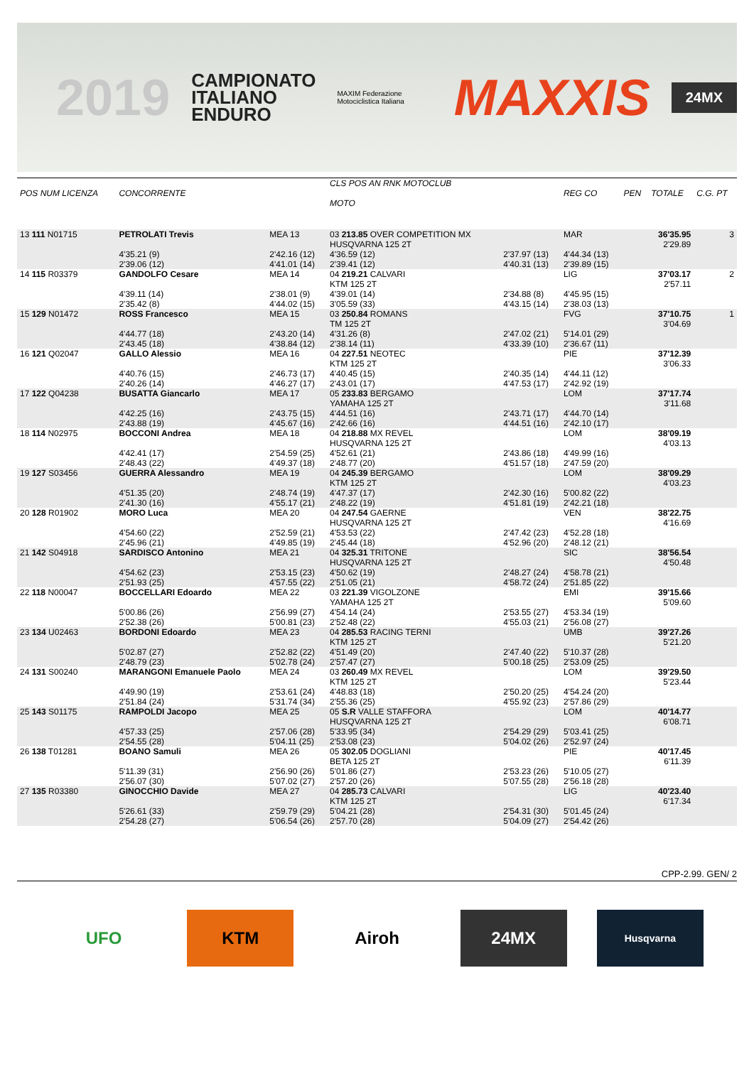2019 CAMPIONATO
ITALIANO
ENDURO MAXIM Federazione Motociclistica Italiana MAXXIS 24MX
| POS NUM LICENZA | CONCORRENTE | | CLS POS AN RNK MOTOCLUB MOTO | | REG CO | PEN | TOTALE | C.G. PT |
| --- | --- | --- | --- | --- | --- | --- | --- | --- |
| 13 111 N01715 | PETROLATI Trevis | MEA 13 | 03 213.85 OVER COMPETITION MX HUSQVARNA 125 2T | | MAR | | 36'35.95 2'29.89 | 3 |
| | 4'35.21 (9) 2'39.06 (12) | 2'42.16 (12) 4'41.01 (14) | 4'36.59 (12) 2'39.41 (12) | 2'37.97 (13) 4'40.31 (13) | 4'44.34 (13) 2'39.89 (15) | | | |
| 14 115 R03379 | GANDOLFO Cesare | MEA 14 | 04 219.21 CALVARI KTM 125 2T | | LIG | | 37'03.17 2'57.11 | 2 |
| | 4'39.11 (14) 2'35.42 (8) | 2'38.01 (9) 4'44.02 (15) | 4'39.01 (14) 3'05.59 (33) | 2'34.88 (8) 4'43.15 (14) | 4'45.95 (15) 2'38.03 (13) | | | |
| 15 129 N01472 | ROSS Francesco | MEA 15 | 03 250.84 ROMANS TM 125 2T | | FVG | | 37'10.75 3'04.69 | 1 |
| | 4'44.77 (18) 2'43.45 (18) | 2'43.20 (14) 4'38.84 (12) | 4'31.26 (8) 2'38.14 (11) | 2'47.02 (21) 4'33.39 (10) | 5'14.01 (29) 2'36.67 (11) | | | |
| 16 121 Q02047 | GALLO Alessio | MEA 16 | 04 227.51 NEOTEC KTM 125 2T | | PIE | | 37'12.39 3'06.33 | |
| | 4'40.76 (15) 2'40.26 (14) | 2'46.73 (17) 4'46.27 (17) | 4'40.45 (15) 2'43.01 (17) | 2'40.35 (14) 4'47.53 (17) | 4'44.11 (12) 2'42.92 (19) | | | |
| 17 122 Q04238 | BUSATTA Giancarlo | MEA 17 | 05 233.83 BERGAMO YAMAHA 125 2T | | LOM | | 37'17.74 3'11.68 | |
| | 4'42.25 (16) 2'43.88 (19) | 2'43.75 (15) 4'45.67 (16) | 4'44.51 (16) 2'42.66 (16) | 2'43.71 (17) 4'44.51 (16) | 4'44.70 (14) 2'42.10 (17) | | | |
| 18 114 N02975 | BOCCONI Andrea | MEA 18 | 04 218.88 MX REVEL HUSQVARNA 125 2T | | LOM | | 38'09.19 4'03.13 | |
| | 4'42.41 (17) 2'48.43 (22) | 2'54.59 (25) 4'49.37 (18) | 4'52.61 (21) 2'48.77 (20) | 2'43.86 (18) 4'51.57 (18) | 4'49.99 (16) 2'47.59 (20) | | | |
| 19 127 S03456 | GUERRA Alessandro | MEA 19 | 04 245.39 BERGAMO KTM 125 2T | | LOM | | 38'09.29 4'03.23 | |
| | 4'51.35 (20) 2'41.30 (16) | 2'48.74 (19) 4'55.17 (21) | 4'47.37 (17) 2'48.22 (19) | 2'42.30 (16) 4'51.81 (19) | 5'00.82 (22) 2'42.21 (18) | | | |
| 20 128 R01902 | MORO Luca | MEA 20 | 04 247.54 GAERNE HUSQVARNA 125 2T | | VEN | | 38'22.75 4'16.69 | |
| | 4'54.60 (22) 2'45.96 (21) | 2'52.59 (21) 4'49.85 (19) | 4'53.53 (22) 2'45.44 (18) | 2'47.42 (23) 4'52.96 (20) | 4'52.28 (18) 2'48.12 (21) | | | |
| 21 142 S04918 | SARDISCO Antonino | MEA 21 | 04 325.31 TRITONE HUSQVARNA 125 2T | | SIC | | 38'56.54 4'50.48 | |
| | 4'54.62 (23) 2'51.93 (25) | 2'53.15 (23) 4'57.55 (22) | 4'50.62 (19) 2'51.05 (21) | 2'48.27 (24) 4'58.72 (24) | 4'58.78 (21) 2'51.85 (22) | | | |
| 22 118 N00047 | BOCCELLARI Edoardo | MEA 22 | 03 221.39 VIGOLZONE YAMAHA 125 2T | | EMI | | 39'15.66 5'09.60 | |
| | 5'00.86 (26) 2'52.38 (26) | 2'56.99 (27) 5'00.81 (23) | 4'54.14 (24) 2'52.48 (22) | 2'53.55 (27) 4'55.03 (21) | 4'53.34 (19) 2'56.08 (27) | | | |
| 23 134 U02463 | BORDONI Edoardo | MEA 23 | 04 285.53 RACING TERNI KTM 125 2T | | UMB | | 39'27.26 5'21.20 | |
| | 5'02.87 (27) 2'48.79 (23) | 2'52.82 (22) 5'02.78 (24) | 4'51.49 (20) 2'57.47 (27) | 2'47.40 (22) 5'00.18 (25) | 5'10.37 (28) 2'53.09 (25) | | | |
| 24 131 S00240 | MARANGONI Emanuele Paolo | MEA 24 | 03 260.49 MX REVEL KTM 125 2T | | LOM | | 39'29.50 5'23.44 | |
| | 4'49.90 (19) 2'51.84 (24) | 2'53.61 (24) 5'31.74 (34) | 4'48.83 (18) 2'55.36 (25) | 2'50.20 (25) 4'55.92 (23) | 4'54.24 (20) 2'57.86 (29) | | | |
| 25 143 S01175 | RAMPOLDI Jacopo | MEA 25 | 05 S.R VALLE STAFFORA HUSQVARNA 125 2T | | LOM | | 40'14.77 6'08.71 | |
| | 4'57.33 (25) 2'54.55 (28) | 2'57.06 (28) 5'04.11 (25) | 5'33.95 (34) 2'53.08 (23) | 2'54.29 (29) 5'04.02 (26) | 5'03.41 (25) 2'52.97 (24) | | | |
| 26 138 T01281 | BOANO Samuli | MEA 26 | 05 302.05 DOGLIANI BETA 125 2T | | PIE | | 40'17.45 6'11.39 | |
| | 5'11.39 (31) 2'56.07 (30) | 2'56.90 (26) 5'07.02 (27) | 5'01.86 (27) 2'57.20 (26) | 2'53.23 (26) 5'07.55 (28) | 5'10.05 (27) 2'56.18 (28) | | | |
| 27 135 R03380 | GINOCCHIO Davide | MEA 27 | 04 285.73 CALVARI KTM 125 2T | | LIG | | 40'23.40 6'17.34 | |
| | 5'26.61 (33) 2'54.28 (27) | 2'59.79 (29) 5'06.54 (26) | 5'04.21 (28) 2'57.70 (28) | 2'54.31 (30) 5'04.09 (27) | 5'01.45 (24) 2'54.42 (26) | | | |
CPP-2.99. GEN/ 2
UFO KTM Airoh 24MX
Husqvarna